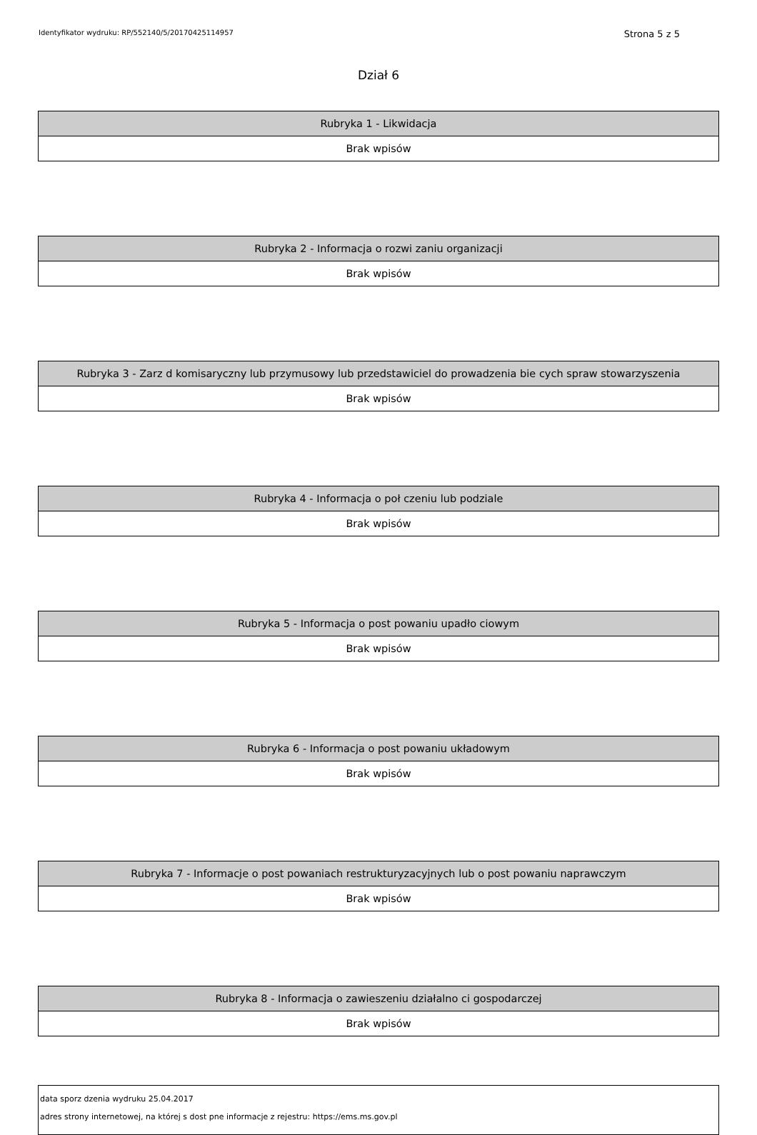Identyfikator wydruku: RP/552140/5/20170425114957 Strona 5 z 5
Dział 6
| Rubryka 1 - Likwidacja |
| --- |
| Brak wpisów |
| Rubryka 2 - Informacja o rozwi zaniu organizacji |
| --- |
| Brak wpisów |
| Rubryka 3 - Zarz d komisaryczny lub przymusowy lub przedstawiciel do prowadzenia bie cych spraw stowarzyszenia |
| --- |
| Brak wpisów |
| Rubryka 4 - Informacja o poł czeniu lub podziale |
| --- |
| Brak wpisów |
| Rubryka 5 - Informacja o post powaniu upadło ciowym |
| --- |
| Brak wpisów |
| Rubryka 6 - Informacja o post powaniu układowym |
| --- |
| Brak wpisów |
| Rubryka 7 - Informacje o post powaniach restrukturyzacyjnych lub o post powaniu naprawczym |
| --- |
| Brak wpisów |
| Rubryka 8 - Informacja o zawieszeniu działalno ci gospodarczej |
| --- |
| Brak wpisów |
data sporz dzenia wydruku 25.04.2017
adres strony internetowej, na której s dost pne informacje z rejestru: https://ems.ms.gov.pl